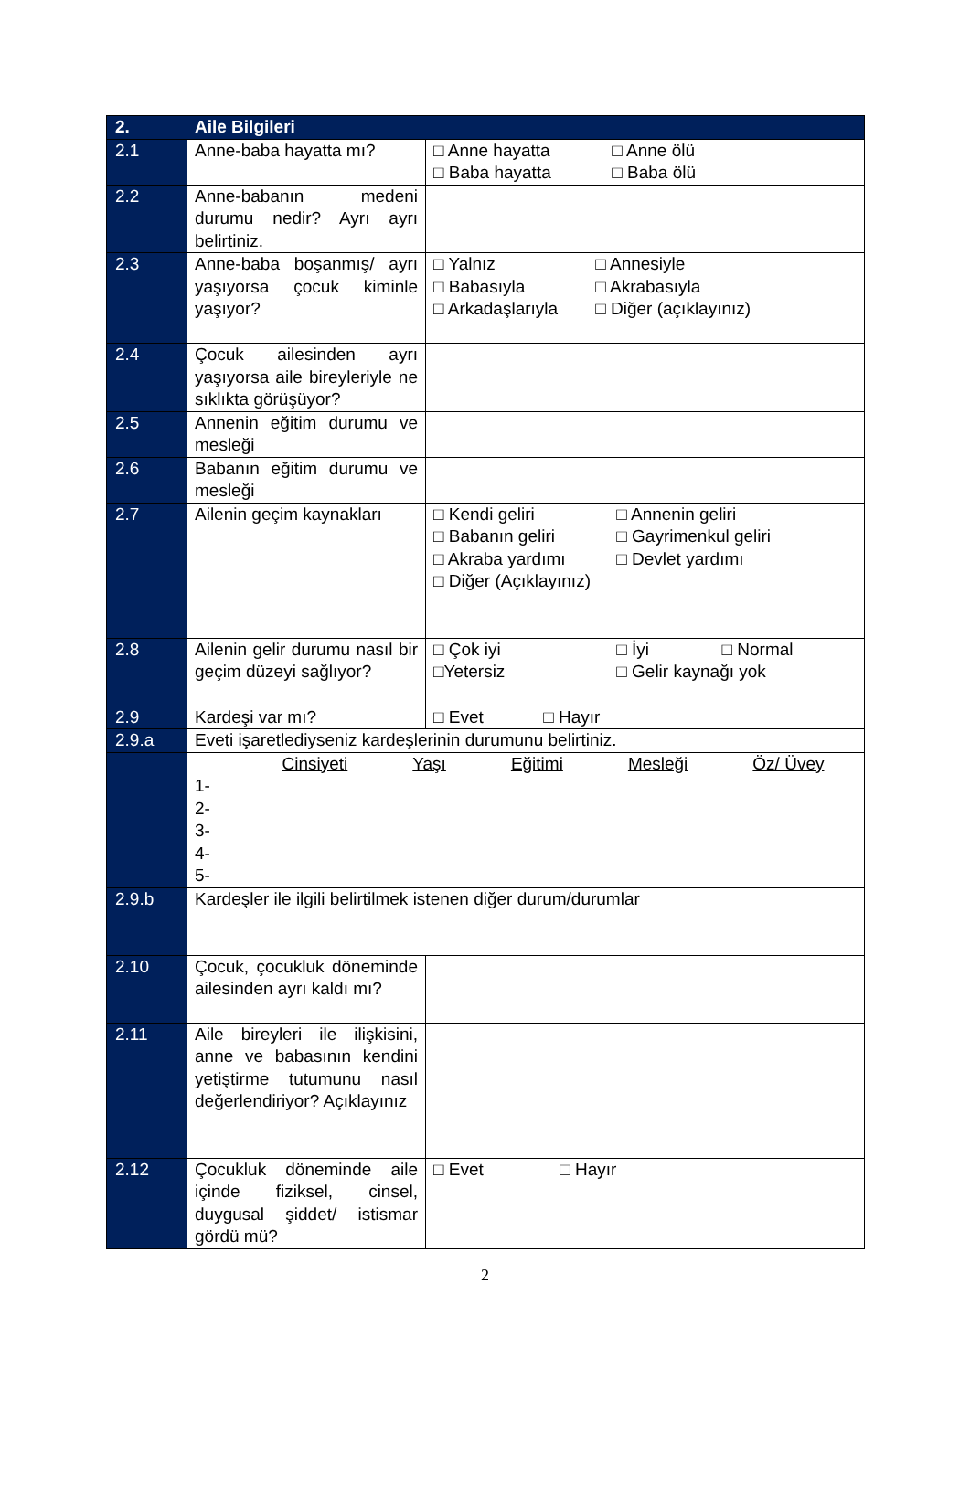| 2. | Aile Bilgileri | |
| 2.1 | Anne-baba hayatta mı? | □ Anne hayatta □ Anne ölü □ Baba hayatta □ Baba ölü |
| 2.2 | Anne-babanın medeni durumu nedir? Ayrı ayrı belirtiniz. | |
| 2.3 | Anne-baba boşanmış/ ayrı yaşıyorsa çocuk kiminle yaşıyor? | □ Yalnız □ Annesiyle □ Babasıyla □ Akrabasıyla □ Arkadaşlarıyla □ Diğer (açıklayınız) |
| 2.4 | Çocuk ailesinden ayrı yaşıyorsa aile bireyleriyle ne sıklıkta görüşüyor? | |
| 2.5 | Annenin eğitim durumu ve mesleği | |
| 2.6 | Babanın eğitim durumu ve mesleği | |
| 2.7 | Ailenin geçim kaynakları | □ Kendi geliri □ Annenin geliri □ Babanın geliri □ Gayrimenkul geliri □ Akraba yardımı □ Devlet yardımı □ Diğer (Açıklayınız) |
| 2.8 | Ailenin gelir durumu nasıl bir geçim düzeyi sağlıyor? | □ Çok iyi □ İyi □ Normal □Yetersiz □ Gelir kaynağı yok |
| 2.9 | Kardeşi var mı? | □ Evet □ Hayır |
| 2.9.a | Eveti işaretlediyseniz kardeşlerinin durumunu belirtiniz. | |
| | Cinsiyeti Yaşı Eğitimi Mesleği Öz/ Üvey 1- 2- 3- 4- 5- | |
| 2.9.b | Kardeşler ile ilgili belirtilmek istenen diğer durum/durumlar | |
| 2.10 | Çocuk, çocukluk döneminde ailesinden ayrı kaldı mı? | |
| 2.11 | Aile bireyleri ile ilişkisini, anne ve babasının kendini yetiştirme tutumunu nasıl değerlendiriyor? Açıklayınız | |
| 2.12 | Çocukluk döneminde aile içinde fiziksel, cinsel, duygusal şiddet/ istismar gördü mü? | □ Evet □ Hayır |
2